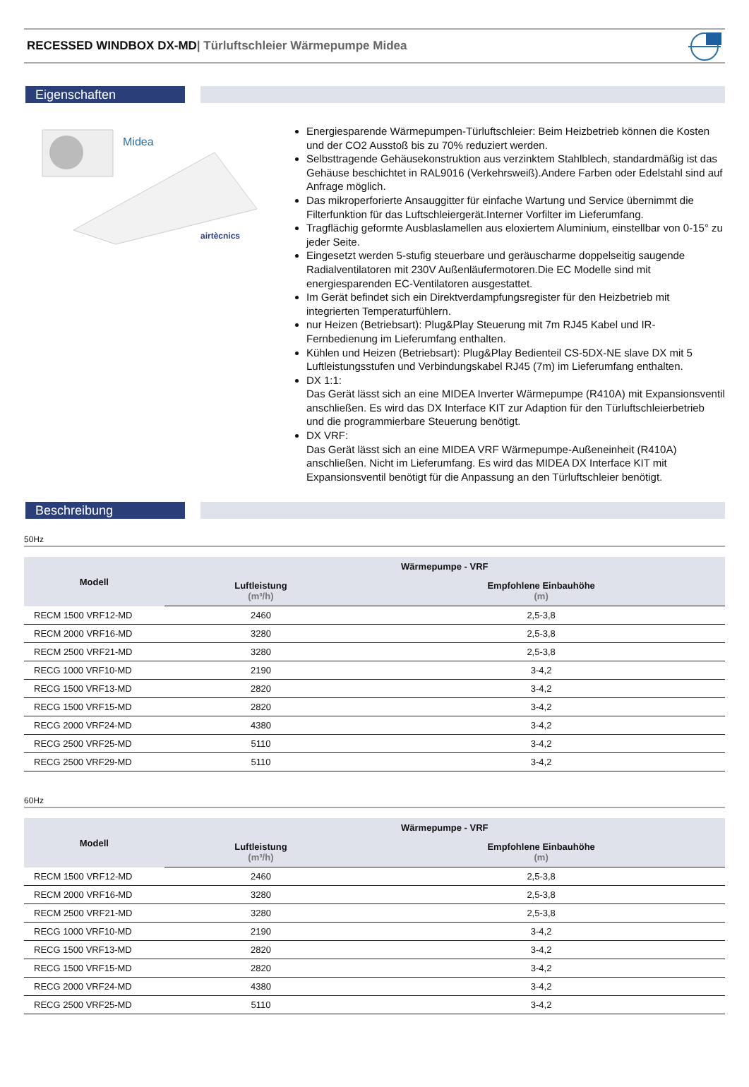RECESSED WINDBOX DX-MD| Türluftschleier Wärmepumpe Midea
Eigenschaften
Midea
airtècnics
Energiesparende Wärmepumpen-Türluftschleier: Beim Heizbetrieb können die Kosten und der CO2 Ausstoß bis zu 70% reduziert werden.
Selbsttragende Gehäusekonstruktion aus verzinktem Stahlblech, standardmäßig ist das Gehäuse beschichtet in RAL9016 (Verkehrsweiß).Andere Farben oder Edelstahl sind auf Anfrage möglich.
Das mikroperforierte Ansauggitter für einfache Wartung und Service übernimmt die Filterfunktion für das Luftschleiergerät.Interner Vorfilter im Lieferumfang.
Tragflächig geformte Ausblaslamellen aus eloxiertem Aluminium, einstellbar von 0-15° zu jeder Seite.
Eingesetzt werden 5-stufig steuerbare und geräuscharme doppelseitig saugende Radialventilatoren mit 230V Außenläufermotoren.Die EC Modelle sind mit energiesparenden EC-Ventilatoren ausgestattet.
Im Gerät befindet sich ein Direktverdampfungsregister für den Heizbetrieb mit integrierten Temperaturfühlern.
nur Heizen (Betriebsart): Plug&Play Steuerung mit 7m RJ45 Kabel und IR-Fernbedienung im Lieferumfang enthalten.
Kühlen und Heizen (Betriebsart): Plug&Play Bedienteil CS-5DX-NE slave DX mit 5 Luftleistungsstufen und Verbindungskabel RJ45 (7m) im Lieferumfang enthalten.
DX 1:1:
Das Gerät lässt sich an eine MIDEA Inverter Wärmepumpe (R410A) mit Expansionsventil anschließen. Es wird das DX Interface KIT zur Adaption für den Türluftschleierbetrieb und die programmierbare Steuerung benötigt.
DX VRF:
Das Gerät lässt sich an eine MIDEA VRF Wärmepumpe-Außeneinheit (R410A) anschließen. Nicht im Lieferumfang. Es wird das MIDEA DX Interface KIT mit Expansionsventil benötigt für die Anpassung an den Türluftschleier benötigt.
Beschreibung
50Hz
| Modell | Wärmepumpe - VRF | |
| --- | --- | --- |
| | Luftleistung (m³/h) | Empfohlene Einbauhöhe (m) |
| RECM 1500 VRF12-MD | 2460 | 2,5-3,8 |
| RECM 2000 VRF16-MD | 3280 | 2,5-3,8 |
| RECM 2500 VRF21-MD | 3280 | 2,5-3,8 |
| RECG 1000 VRF10-MD | 2190 | 3-4,2 |
| RECG 1500 VRF13-MD | 2820 | 3-4,2 |
| RECG 1500 VRF15-MD | 2820 | 3-4,2 |
| RECG 2000 VRF24-MD | 4380 | 3-4,2 |
| RECG 2500 VRF25-MD | 5110 | 3-4,2 |
| RECG 2500 VRF29-MD | 5110 | 3-4,2 |
60Hz
| Modell | Wärmepumpe - VRF | |
| --- | --- | --- |
| | Luftleistung (m³/h) | Empfohlene Einbauhöhe (m) |
| RECM 1500 VRF12-MD | 2460 | 2,5-3,8 |
| RECM 2000 VRF16-MD | 3280 | 2,5-3,8 |
| RECM 2500 VRF21-MD | 3280 | 2,5-3,8 |
| RECG 1000 VRF10-MD | 2190 | 3-4,2 |
| RECG 1500 VRF13-MD | 2820 | 3-4,2 |
| RECG 1500 VRF15-MD | 2820 | 3-4,2 |
| RECG 2000 VRF24-MD | 4380 | 3-4,2 |
| RECG 2500 VRF25-MD | 5110 | 3-4,2 |